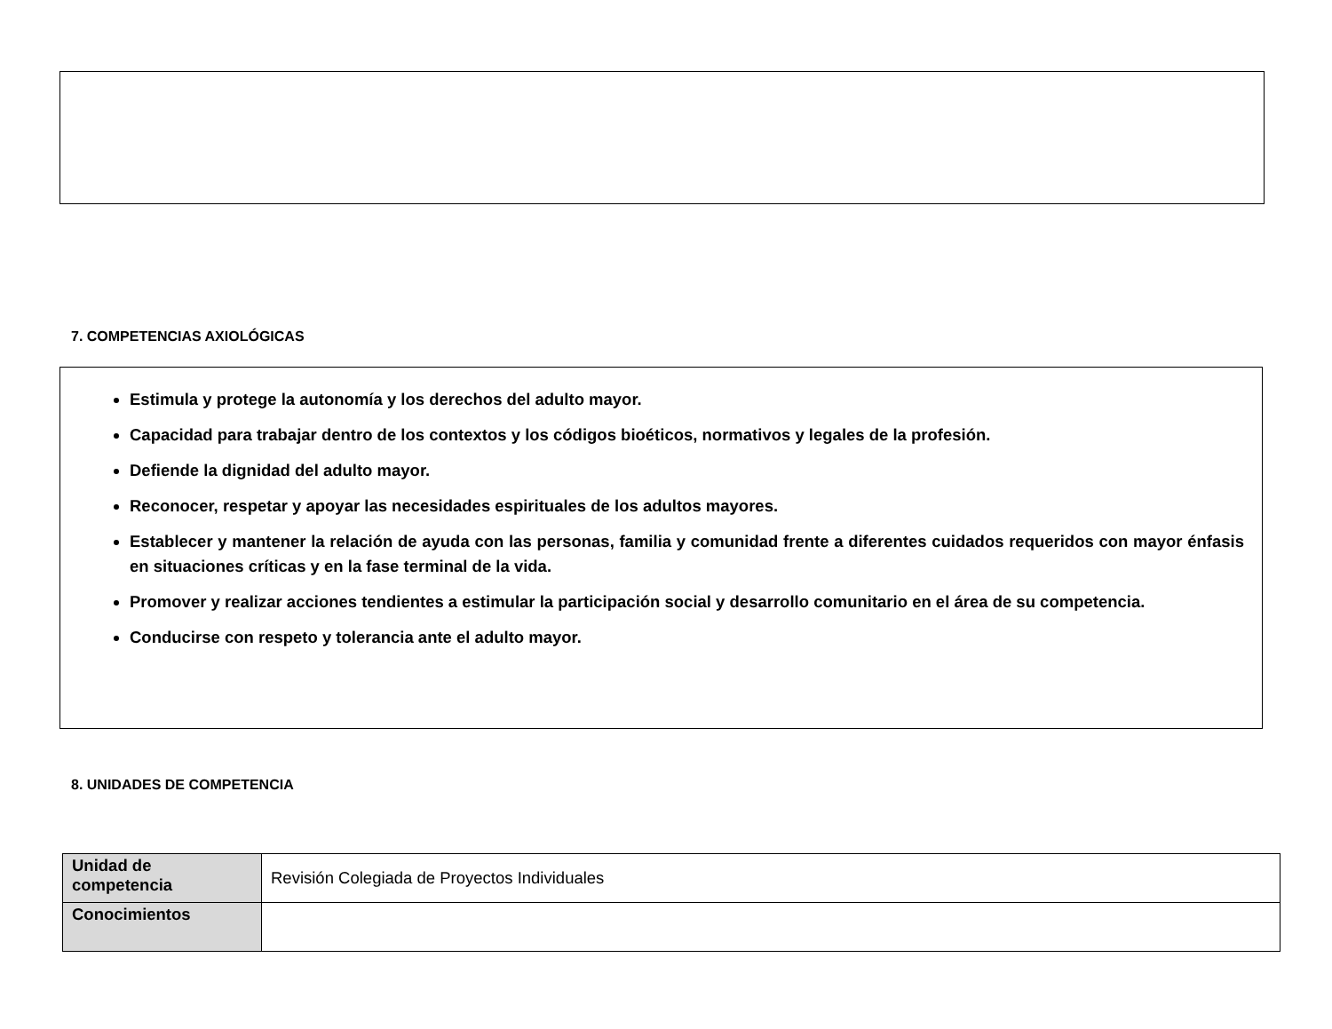7. COMPETENCIAS AXIOLÓGICAS
Estimula y protege la autonomía y los derechos del adulto mayor.
Capacidad para trabajar dentro de los contextos y los códigos bioéticos, normativos y legales de la profesión.
Defiende la dignidad del adulto mayor.
Reconocer, respetar y apoyar las necesidades espirituales de los adultos mayores.
Establecer y mantener la relación de ayuda con las personas, familia y comunidad frente a diferentes cuidados requeridos con mayor énfasis en situaciones críticas y en la fase terminal de la vida.
Promover y realizar acciones tendientes a estimular la participación social y desarrollo comunitario en el área de su competencia.
Conducirse con respeto y tolerancia ante el adulto mayor.
8. UNIDADES DE COMPETENCIA
| Unidad de competencia | Revisión Colegiada de Proyectos Individuales |
| Conocimientos | |